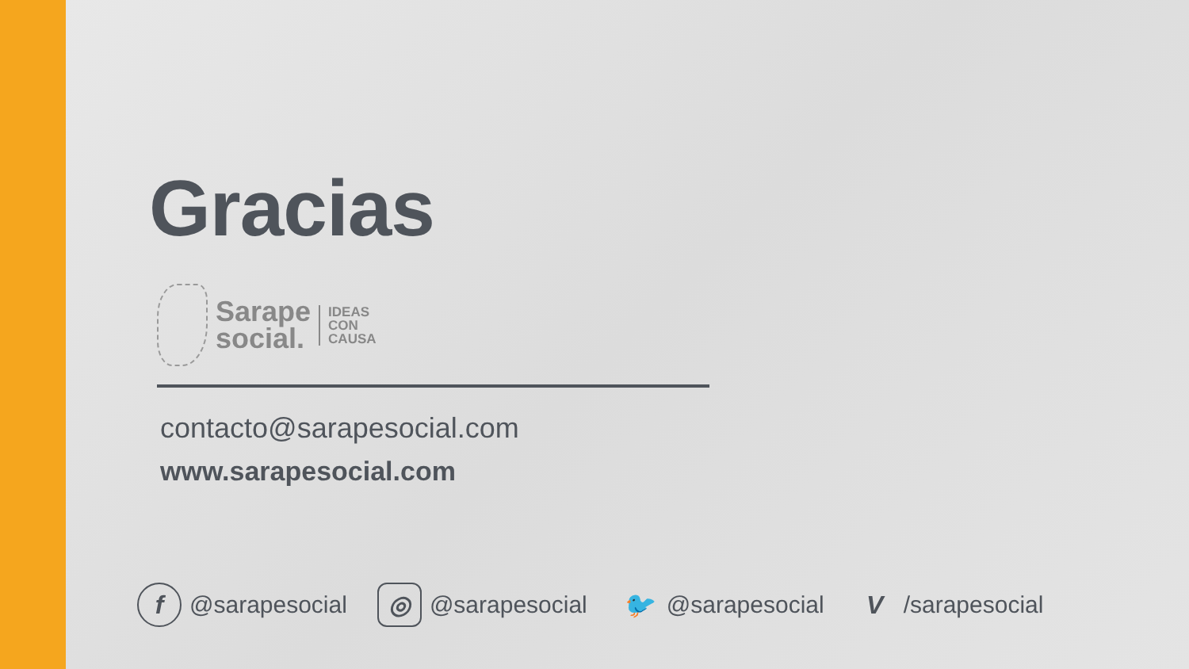Gracias
Sarape
social.
IDEAS
CON
CAUSA
contacto@sarapesocial.com
www.sarapesocial.com
f @sarapesocial ◎ @sarapesocial 🐦 @sarapesocial V /sarapesocial